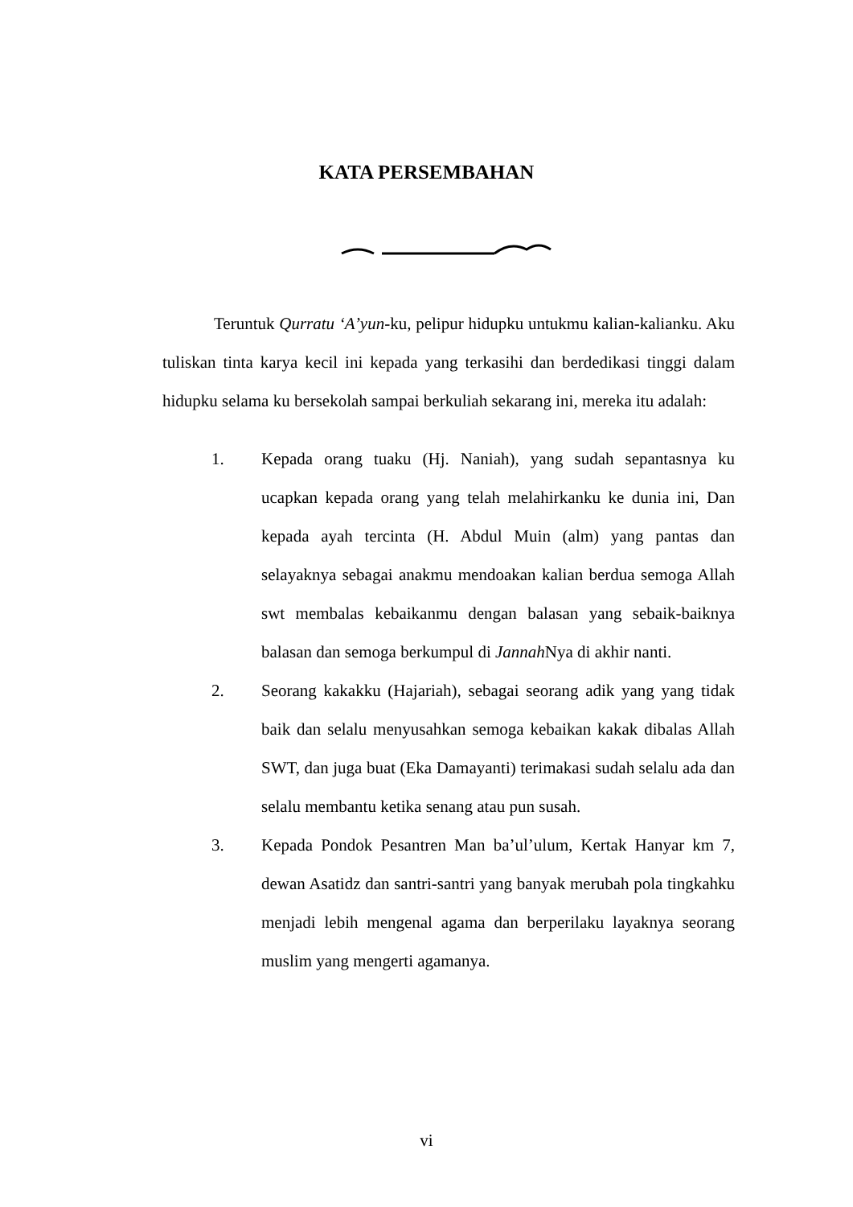KATA PERSEMBAHAN
Teruntuk Qurratu ‘A’yun-ku, pelipur hidupku untukmu kalian-kalianku. Aku tuliskan tinta karya kecil ini kepada yang terkasihi dan berdedikasi tinggi dalam hidupku selama ku bersekolah sampai berkuliah sekarang ini, mereka itu adalah:
1. Kepada orang tuaku (Hj. Naniah), yang sudah sepantasnya ku ucapkan kepada orang yang telah melahirkanku ke dunia ini, Dan kepada ayah tercinta (H. Abdul Muin (alm) yang pantas dan selayaknya sebagai anakmu mendoakan kalian berdua semoga Allah swt membalas kebaikanmu dengan balasan yang sebaik-baiknya balasan dan semoga berkumpul di Jannah Nya di akhir nanti.
2. Seorang kakakku (Hajariah), sebagai seorang adik yang yang tidak baik dan selalu menyusahkan semoga kebaikan kakak dibalas Allah SWT, dan juga buat (Eka Damayanti) terimakasi sudah selalu ada dan selalu membantu ketika senang atau pun susah.
3. Kepada Pondok Pesantren Man ba’ul’ulum, Kertak Hanyar km 7, dewan Asatidz dan santri-santri yang banyak merubah pola tingkahku menjadi lebih mengenal agama dan berperilaku layaknya seorang muslim yang mengerti agamanya.
vi